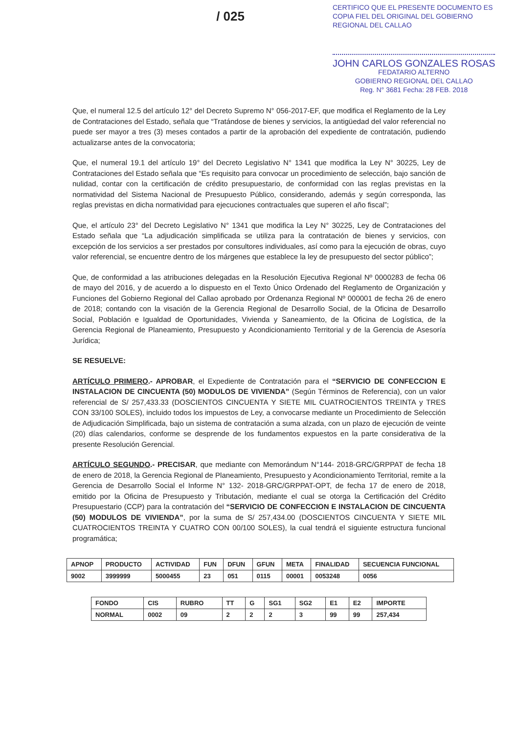/ 025
CERTIFICO QUE EL PRESENTE DOCUMENTO ES
COPIA FIEL DEL ORIGINAL DEL GOBIERNO
REGIONAL DEL CALLAO
JOHN CARLOS GONZALES ROSAS
FEDATARIO ALTERNO
GOBIERNO REGIONAL DEL CALLAO
Reg. N° 3681 Fecha: 28 FEB. 2018
Que, el numeral 12.5 del artículo 12° del Decreto Supremo N° 056-2017-EF, que modifica el Reglamento de la Ley de Contrataciones del Estado, señala que “Tratándose de bienes y servicios, la antigüedad del valor referencial no puede ser mayor a tres (3) meses contados a partir de la aprobación del expediente de contratación, pudiendo actualizarse antes de la convocatoria;
Que, el numeral 19.1 del artículo 19° del Decreto Legislativo N° 1341 que modifica la Ley N° 30225, Ley de Contrataciones del Estado señala que “Es requisito para convocar un procedimiento de selección, bajo sanción de nulidad, contar con la certificación de crédito presupuestario, de conformidad con las reglas previstas en la normatividad del Sistema Nacional de Presupuesto Público, considerando, además y según corresponda, las reglas previstas en dicha normatividad para ejecuciones contractuales que superen el año fiscal”;
Que, el artículo 23° del Decreto Legislativo N° 1341 que modifica la Ley N° 30225, Ley de Contrataciones del Estado señala que “La adjudicación simplificada se utiliza para la contratación de bienes y servicios, con excepción de los servicios a ser prestados por consultores individuales, así como para la ejecución de obras, cuyo valor referencial, se encuentre dentro de los márgenes que establece la ley de presupuesto del sector público”;
Que, de conformidad a las atribuciones delegadas en la Resolución Ejecutiva Regional Nº 0000283 de fecha 06 de mayo del 2016, y de acuerdo a lo dispuesto en el Texto Único Ordenado del Reglamento de Organización y Funciones del Gobierno Regional del Callao aprobado por Ordenanza Regional Nº 000001 de fecha 26 de enero de 2018; contando con la visación de la Gerencia Regional de Desarrollo Social, de la Oficina de Desarrollo Social, Población e Igualdad de Oportunidades, Vivienda y Saneamiento, de la Oficina de Logística, de la Gerencia Regional de Planeamiento, Presupuesto y Acondicionamiento Territorial y de la Gerencia de Asesoría Jurídica;
SE RESUELVE:
ARTÍCULO PRIMERO.- APROBAR, el Expediente de Contratación para el “SERVICIO DE CONFECCION E INSTALACION DE CINCUENTA (50) MODULOS DE VIVIENDA” (Según Términos de Referencia), con un valor referencial de S/ 257,433.33 (DOSCIENTOS CINCUENTA Y SIETE MIL CUATROCIENTOS TREINTA y TRES CON 33/100 SOLES), incluido todos los impuestos de Ley, a convocarse mediante un Procedimiento de Selección de Adjudicación Simplificada, bajo un sistema de contratación a suma alzada, con un plazo de ejecución de veinte (20) días calendarios, conforme se desprende de los fundamentos expuestos en la parte considerativa de la presente Resolución Gerencial.
ARTÍCULO SEGUNDO.- PRECISAR, que mediante con Memorándum N°144- 2018-GRC/GRPPAT de fecha 18 de enero de 2018, la Gerencia Regional de Planeamiento, Presupuesto y Acondicionamiento Territorial, remite a la Gerencia de Desarrollo Social el Informe N° 132- 2018-GRC/GRPPAT-OPT, de fecha 17 de enero de 2018, emitido por la Oficina de Presupuesto y Tributación, mediante el cual se otorga la Certificación del Crédito Presupuestario (CCP) para la contratación del “SERVICIO DE CONFECCION E INSTALACION DE CINCUENTA (50) MODULOS DE VIVIENDA”, por la suma de S/ 257,434.00 (DOSCIENTOS CINCUENTA Y SIETE MIL CUATROCIENTOS TREINTA Y CUATRO CON 00/100 SOLES), la cual tendrá el siguiente estructura funcional programática;
| APNOP | PRODUCTO | ACTIVIDAD | FUN | DFUN | GFUN | META | FINALIDAD | SECUENCIA FUNCIONAL |
| --- | --- | --- | --- | --- | --- | --- | --- | --- |
| 9002 | 3999999 | 5000455 | 23 | 051 | 0115 | 00001 | 0053248 | 0056 |
| FONDO | CIS | RUBRO | TT | G | SG1 | SG2 | E1 | E2 | IMPORTE |
| --- | --- | --- | --- | --- | --- | --- | --- | --- | --- |
| NORMAL | 0002 | 09 | 2 | 2 | 2 | 3 | 99 | 99 | 257,434 |